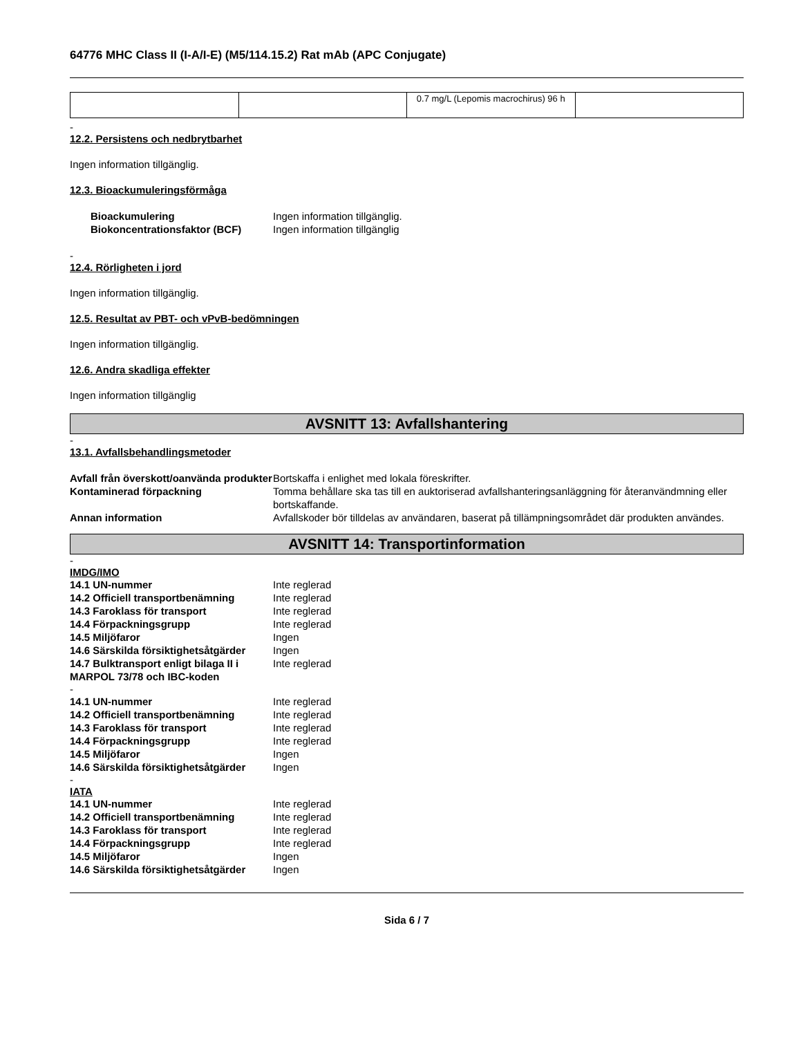64776 MHC Class II (I-A/I-E) (M5/114.15.2) Rat mAb (APC Conjugate)
| | | 0.7 mg/L (Lepomis macrochirus) 96 h | |
-
12.2. Persistens och nedbrytbarhet
Ingen information tillgänglig.
12.3. Bioackumuleringsförmåga
| Bioackumulering | Ingen information tillgänglig. |
| Biokoncentrationsfaktor (BCF) | Ingen information tillgänglig |
-
12.4. Rörligheten i jord
Ingen information tillgänglig.
12.5. Resultat av PBT- och vPvB-bedömningen
Ingen information tillgänglig.
12.6. Andra skadliga effekter
Ingen information tillgänglig
AVSNITT 13: Avfallshantering
-
13.1. Avfallsbehandlingsmetoder
| Avfall från överskott/oanvända produkter | Bortskaffa i enlighet med lokala föreskrifter. |
| Kontaminerad förpackning | Tomma behållare ska tas till en auktoriserad avfallshanteringsanläggning för återanvändmning eller bortskaffande. |
| Annan information | Avfallskoder bör tilldelas av användaren, baserat på tillämpningsområdet där produkten användes. |
AVSNITT 14: Transportinformation
-
IMDG/IMO
| 14.1 UN-nummer | Inte reglerad |
| 14.2 Officiell transportbenämning | Inte reglerad |
| 14.3 Faroklass för transport | Inte reglerad |
| 14.4 Förpackningsgrupp | Inte reglerad |
| 14.5 Miljöfaror | Ingen |
| 14.6 Särskilda försiktighetsåtgärder | Ingen |
| 14.7 Bulktransport enligt bilaga II i MARPOL 73/78 och IBC-koden | Inte reglerad |
-
| 14.1 UN-nummer | Inte reglerad |
| 14.2 Officiell transportbenämning | Inte reglerad |
| 14.3 Faroklass för transport | Inte reglerad |
| 14.4 Förpackningsgrupp | Inte reglerad |
| 14.5 Miljöfaror | Ingen |
| 14.6 Särskilda försiktighetsåtgärder | Ingen |
-
IATA
| 14.1 UN-nummer | Inte reglerad |
| 14.2 Officiell transportbenämning | Inte reglerad |
| 14.3 Faroklass för transport | Inte reglerad |
| 14.4 Förpackningsgrupp | Inte reglerad |
| 14.5 Miljöfaror | Ingen |
| 14.6 Särskilda försiktighetsåtgärder | Ingen |
Sida 6 / 7